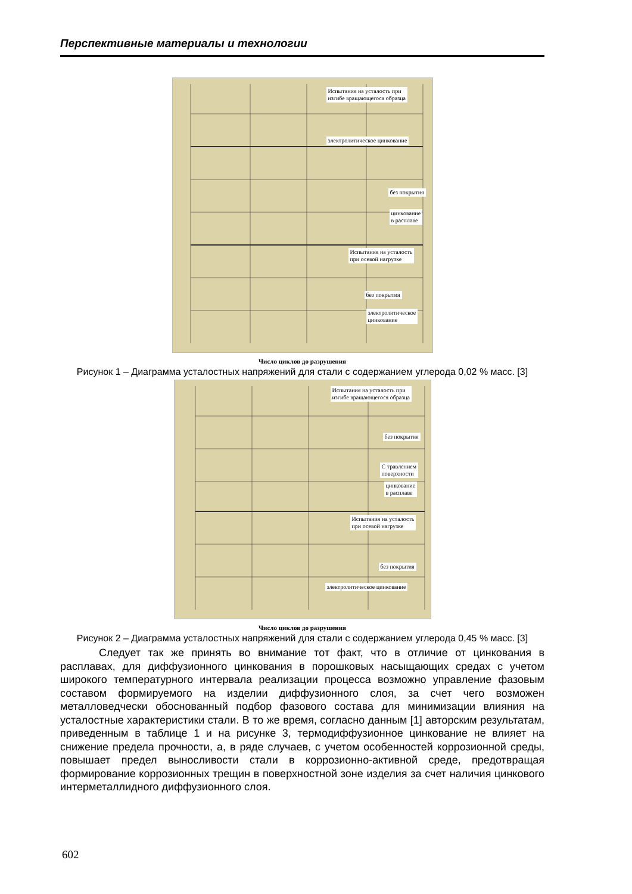Перспективные материалы и технологии
Испытания на усталость при
изгибе вращающегося образца
электролитическое цинкование
без покрытия
цинкование
в расплаве
Испытания на усталость
при осевой нагрузке
без покрытия
электролитическое
цинкование
Число циклов до разрушения
Рисунок 1 – Диаграмма усталостных напряжений для стали с содержанием углерода 0,02 % масс. [3]
Испытания на усталость при
изгибе вращающегося образца
без покрытия
С травлением
поверхности
цинкование
в расплаве
Испытания на усталость
при осевой нагрузке
без покрытия
электролитическое цинкование
Число циклов до разрушения
Рисунок 2 – Диаграмма усталостных напряжений для стали с содержанием углерода 0,45 % масс. [3]
Следует так же принять во внимание тот факт, что в отличие от цинкования в расплавах, для диффузионного цинкования в порошковых насыщающих средах с учетом широкого температурного интервала реализации процесса возможно управление фазовым составом формируемого на изделии диффузионного слоя, за счет чего возможен металловедчески обоснованный подбор фазового состава для минимизации влияния на усталостные характеристики стали. В то же время, согласно данным [1] авторским результатам, приведенным в таблице 1 и на рисунке 3, термодиффузионное цинкование не влияет на снижение предела прочности, а, в ряде случаев, с учетом особенностей коррозионной среды, повышает предел выносливости стали в коррозионно-активной среде, предотвращая формирование коррозионных трещин в поверхностной зоне изделия за счет наличия цинкового интерметаллидного диффузионного слоя.
602